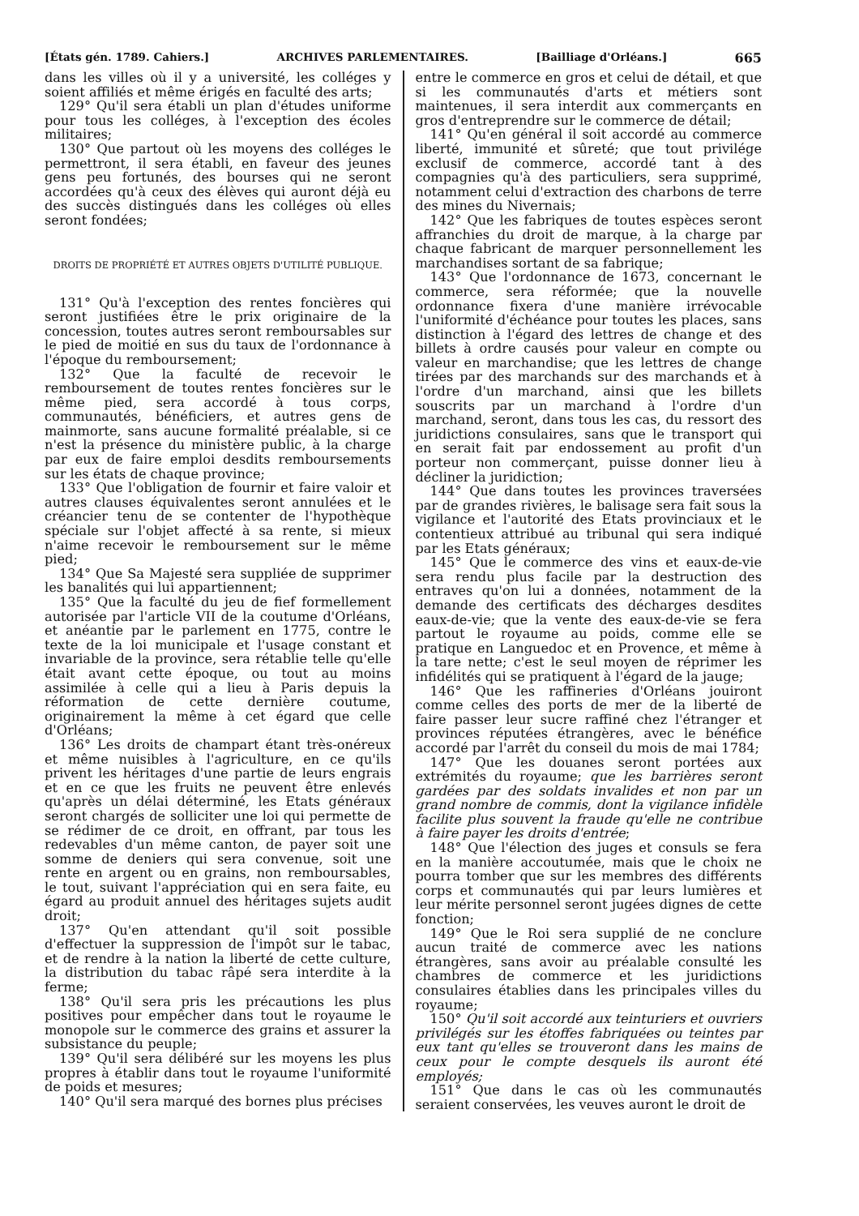[États gén. 1789. Cahiers.] ARCHIVES PARLEMENTAIRES. [Bailliage d'Orléans.] 665
dans les villes où il y a université, les colléges y soient affiliés et même érigés en faculté des arts;
129° Qu'il sera établi un plan d'études uniforme pour tous les colléges, à l'exception des écoles militaires;
130° Que partout où les moyens des colléges le permettront, il sera établi, en faveur des jeunes gens peu fortunés, des bourses qui ne seront accordées qu'à ceux des élèves qui auront déjà eu des succès distingués dans les colléges où elles seront fondées;
DROITS DE PROPRIÉTÉ ET AUTRES OBJETS D'UTILITÉ PUBLIQUE.
131° Qu'à l'exception des rentes foncières qui seront justifiées être le prix originaire de la concession, toutes autres seront remboursables sur le pied de moitié en sus du taux de l'ordonnance à l'époque du remboursement;
132° Que la faculté de recevoir le remboursement de toutes rentes foncières sur le même pied, sera accordé à tous corps, communautés, bénéficiers, et autres gens de mainmorte, sans aucune formalité préalable, si ce n'est la présence du ministère public, à la charge par eux de faire emploi desdits remboursements sur les états de chaque province;
133° Que l'obligation de fournir et faire valoir et autres clauses équivalentes seront annulées et le créancier tenu de se contenter de l'hypothèque spéciale sur l'objet affecté à sa rente, si mieux n'aime recevoir le remboursement sur le même pied;
134° Que Sa Majesté sera suppliée de supprimer les banalités qui lui appartiennent;
135° Que la faculté du jeu de fief formellement autorisée par l'article VII de la coutume d'Orléans, et anéantie par le parlement en 1775, contre le texte de la loi municipale et l'usage constant et invariable de la province, sera rétablie telle qu'elle était avant cette époque, ou tout au moins assimilée à celle qui a lieu à Paris depuis la réformation de cette dernière coutume, originairement la même à cet égard que celle d'Orléans;
136° Les droits de champart étant très-onéreux et même nuisibles à l'agriculture, en ce qu'ils privent les héritages d'une partie de leurs engrais et en ce que les fruits ne peuvent être enlevés qu'après un délai déterminé, les Etats généraux seront chargés de solliciter une loi qui permette de se rédimer de ce droit, en offrant, par tous les redevables d'un même canton, de payer soit une somme de deniers qui sera convenue, soit une rente en argent ou en grains, non remboursables, le tout, suivant l'appréciation qui en sera faite, eu égard au produit annuel des héritages sujets audit droit;
137° Qu'en attendant qu'il soit possible d'effectuer la suppression de l'impôt sur le tabac, et de rendre à la nation la liberté de cette culture, la distribution du tabac râpé sera interdite à la ferme;
138° Qu'il sera pris les précautions les plus positives pour empêcher dans tout le royaume le monopole sur le commerce des grains et assurer la subsistance du peuple;
139° Qu'il sera délibéré sur les moyens les plus propres à établir dans tout le royaume l'uniformité de poids et mesures;
140° Qu'il sera marqué des bornes plus précises
entre le commerce en gros et celui de détail, et que si les communautés d'arts et métiers sont maintenues, il sera interdit aux commerçants en gros d'entreprendre sur le commerce de détail;
141° Qu'en général il soit accordé au commerce liberté, immunité et sûreté; que tout privilége exclusif de commerce, accordé tant à des compagnies qu'à des particuliers, sera supprimé, notamment celui d'extraction des charbons de terre des mines du Nivernais;
142° Que les fabriques de toutes espèces seront affranchies du droit de marque, à la charge par chaque fabricant de marquer personnellement les marchandises sortant de sa fabrique;
143° Que l'ordonnance de 1673, concernant le commerce, sera réformée; que la nouvelle ordonnance fixera d'une manière irrévocable l'uniformité d'échéance pour toutes les places, sans distinction à l'égard des lettres de change et des billets à ordre causés pour valeur en compte ou valeur en marchandise; que les lettres de change tirées par des marchands sur des marchands et à l'ordre d'un marchand, ainsi que les billets souscrits par un marchand à l'ordre d'un marchand, seront, dans tous les cas, du ressort des juridictions consulaires, sans que le transport qui en serait fait par endossement au profit d'un porteur non commerçant, puisse donner lieu à décliner la juridiction;
144° Que dans toutes les provinces traversées par de grandes rivières, le balisage sera fait sous la vigilance et l'autorité des Etats provinciaux et le contentieux attribué au tribunal qui sera indiqué par les Etats généraux;
145° Que le commerce des vins et eaux-de-vie sera rendu plus facile par la destruction des entraves qu'on lui a données, notamment de la demande des certificats des décharges desdites eaux-de-vie; que la vente des eaux-de-vie se fera partout le royaume au poids, comme elle se pratique en Languedoc et en Provence, et même à la tare nette; c'est le seul moyen de réprimer les infidélités qui se pratiquent à l'égard de la jauge;
146° Que les raffineries d'Orléans jouiront comme celles des ports de mer de la liberté de faire passer leur sucre raffiné chez l'étranger et provinces réputées étrangères, avec le bénéfice accordé par l'arrêt du conseil du mois de mai 1784;
147° Que les douanes seront portées aux extrémités du royaume; que les barrières seront gardées par des soldats invalides et non par un grand nombre de commis, dont la vigilance infidèle facilite plus souvent la fraude qu'elle ne contribue à faire payer les droits d'entrée;
148° Que l'élection des juges et consuls se fera en la manière accoutumée, mais que le choix ne pourra tomber que sur les membres des différents corps et communautés qui par leurs lumières et leur mérite personnel seront jugées dignes de cette fonction;
149° Que le Roi sera supplié de ne conclure aucun traité de commerce avec les nations étrangères, sans avoir au préalable consulté les chambres de commerce et les juridictions consulaires établies dans les principales villes du royaume;
150° Qu'il soit accordé aux teinturiers et ouvriers privilégés sur les étoffes fabriquées ou teintes par eux tant qu'elles se trouveront dans les mains de ceux pour le compte desquels ils auront été employés;
151° Que dans le cas où les communautés seraient conservées, les veuves auront le droit de